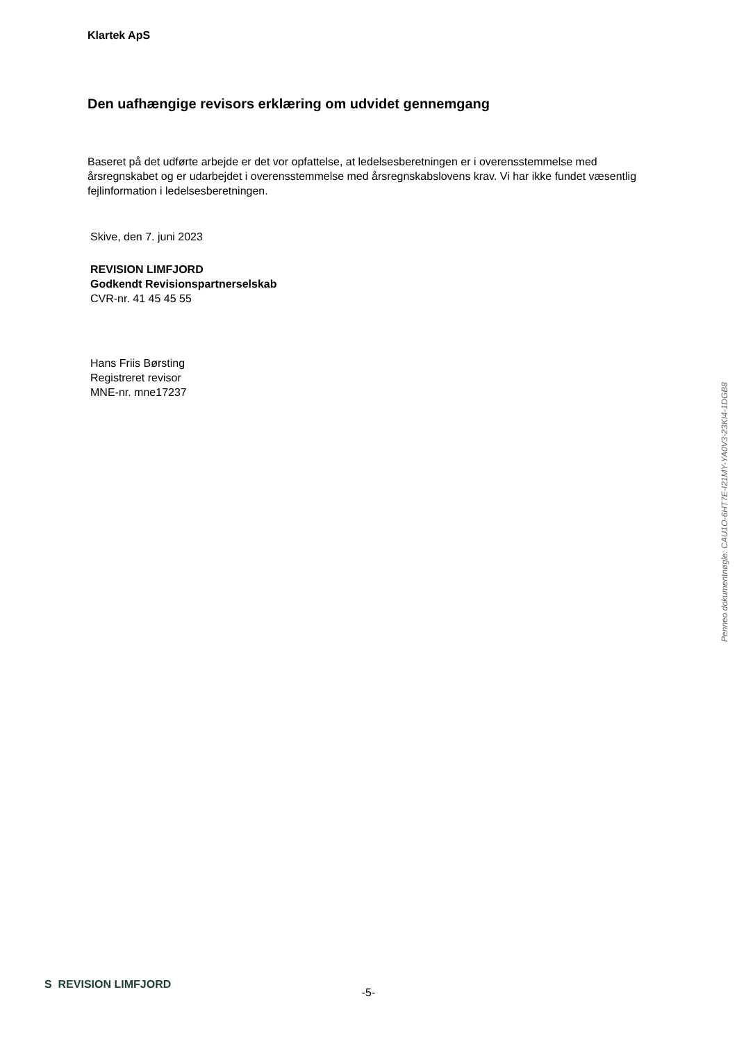Klartek ApS
Den uafhængige revisors erklæring om udvidet gennemgang
Baseret på det udførte arbejde er det vor opfattelse, at ledelsesberetningen er i overensstemmelse med årsregnskabet og er udarbejdet i overensstemmelse med årsregnskabslovens krav. Vi har ikke fundet væsentlig fejlinformation i ledelsesberetningen.
Skive, den 7. juni 2023
REVISION LIMFJORD
Godkendt Revisionspartnerselskab
CVR-nr. 41 45 45 55
Hans Friis Børsting
Registreret revisor
MNE-nr. mne17237
Penneo dokumentnøgle: CAU1O-6HT7E-I21MY-YA0V3-23KI4-1DGB8
S REVISION LIMFJORD
-5-